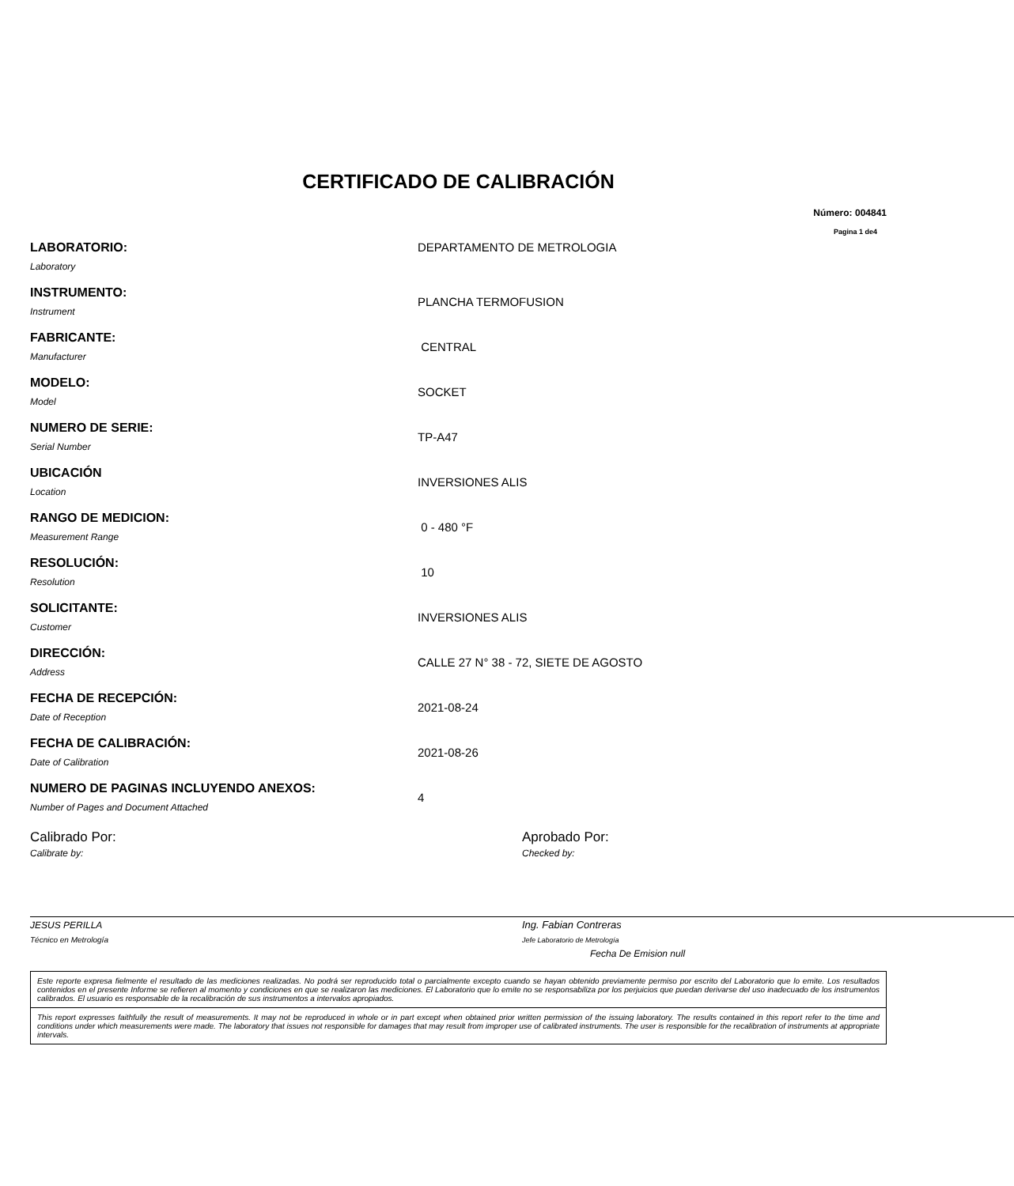CERTIFICADO DE CALIBRACIÓN
Número: 004841
Pagina 1 de4
LABORATORIO:
Laboratory
DEPARTAMENTO DE METROLOGIA
INSTRUMENTO:
Instrument
PLANCHA TERMOFUSION
FABRICANTE:
Manufacturer
CENTRAL
MODELO:
Model
SOCKET
NUMERO DE SERIE:
Serial Number
TP-A47
UBICACIÓN
Location
INVERSIONES ALIS
RANGO DE MEDICION:
Measurement Range
0 - 480 °F
RESOLUCIÓN:
Resolution
10
SOLICITANTE:
Customer
INVERSIONES ALIS
DIRECCIÓN:
Address
CALLE 27 N° 38 - 72, SIETE DE AGOSTO
FECHA DE RECEPCIÓN:
Date of Reception
2021-08-24
FECHA DE CALIBRACIÓN:
Date of Calibration
2021-08-26
NUMERO DE PAGINAS INCLUYENDO ANEXOS:
Number of Pages and Document Attached
4
Calibrado Por:
Calibrate by:
JESUS PERILLA
Técnico en Metrología
Aprobado Por:
Checked by:
Ing. Fabian Contreras
Jefe Laboratorio de Metrología
Fecha De Emision null
Este reporte expresa fielmente el resultado de las mediciones realizadas. No podrá ser reproducido total o parcialmente excepto cuando se hayan obtenido previamente permiso por escrito del Laboratorio que lo emite. Los resultados contenidos en el presente Informe se refieren al momento y condiciones en que se realizaron las mediciones. El Laboratorio que lo emite no se responsabiliza por los perjuicios que puedan derivarse del uso inadecuado de los instrumentos calibrados. El usuario es responsable de la recalibración de sus instrumentos a intervalos apropiados.
This report expresses faithfully the result of measurements. It may not be reproduced in whole or in part except when obtained prior written permission of the issuing laboratory. The results contained in this report refer to the time and conditions under which measurements were made. The laboratory that issues not responsible for damages that may result from improper use of calibrated instruments. The user is responsible for the recalibration of instruments at appropriate intervals.